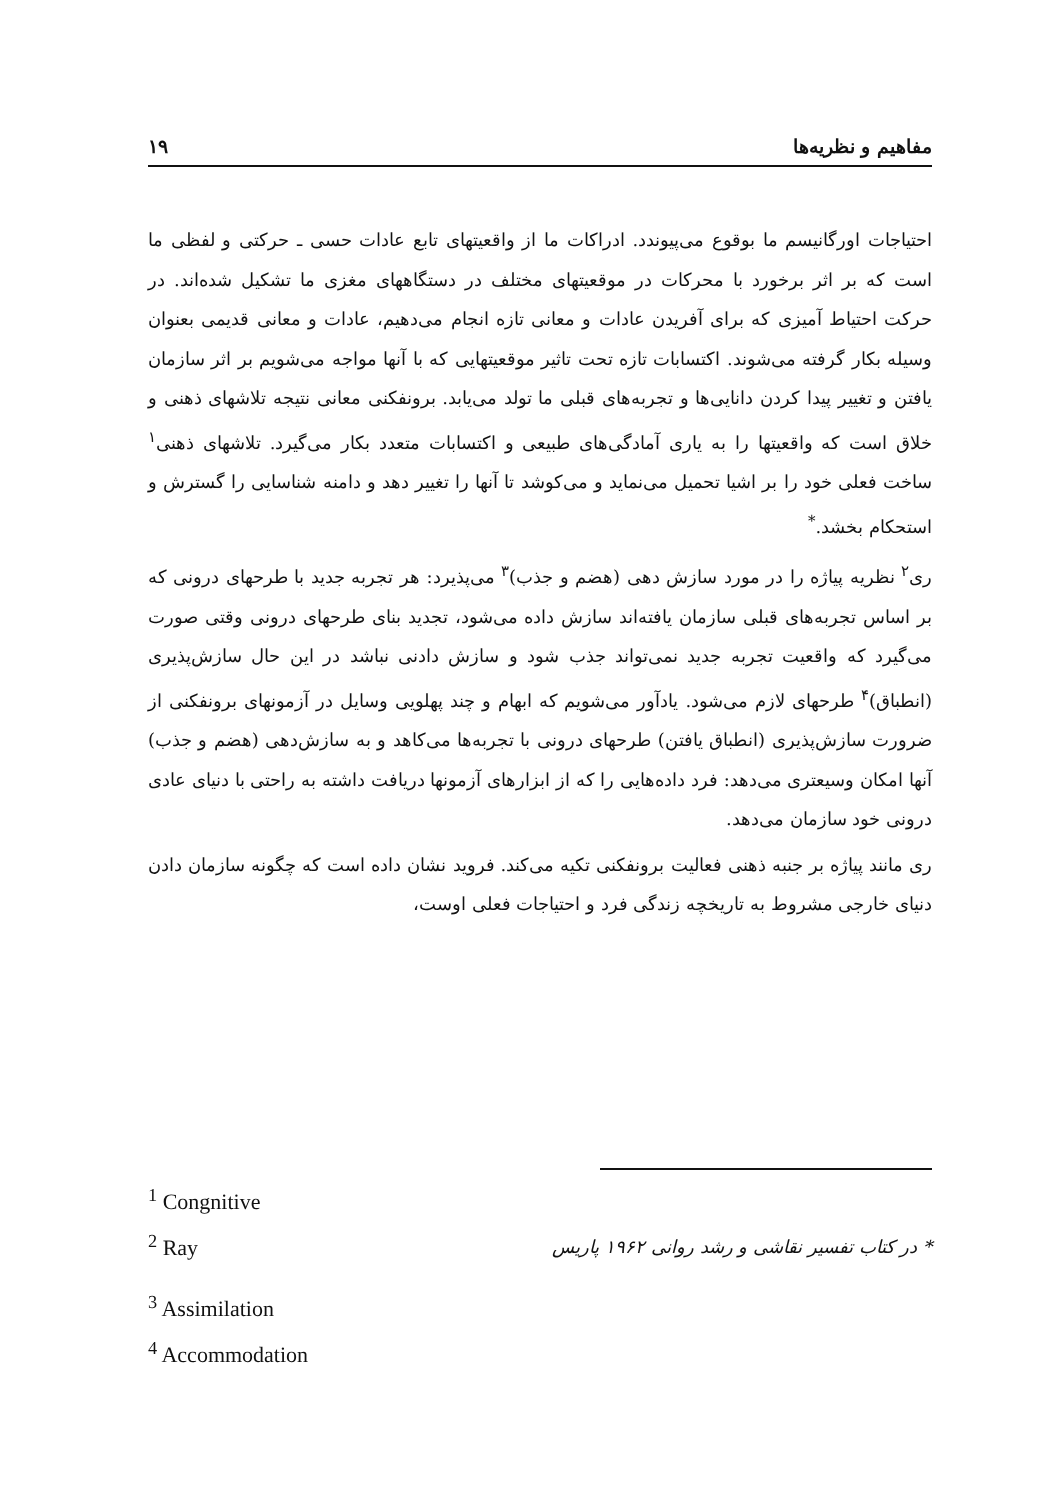مفاهیم و نظریه‌ها ۱۹
احتیاجات اورگانیسم ما بوقوع می‌پیوندد. ادراکات ما از واقعیتهای تابع عادات حسی ـ حرکتی و لفظی ما است که بر اثر برخورد با محرکات در موقعیتهای مختلف در دستگاههای مغزی ما تشکیل شده‌اند. در حرکت احتیاط آمیزی که برای آفریدن عادات و معانی تازه انجام می‌دهیم، عادات و معانی قدیمی بعنوان وسیله بکار گرفته می‌شوند. اکتسابات تازه تحت تاثیر موقعیتهایی که با آنها مواجه می‌شویم بر اثر سازمان یافتن و تغییر پیدا کردن دانایی‌ها و تجربه‌های قبلی ما تولد می‌یابد. برونفکنی معانی نتیجه تلاشهای ذهنی و خلاق است که واقعیتها را به یاری آمادگی‌های طبیعی و اکتسابات متعدد بکار می‌گیرد. تلاشهای ذهنی<sup>۱</sup> ساخت فعلی خود را بر اشیا تحمیل می‌نماید و می‌کوشد تا آنها را تغییر دهد و دامنه شناسایی را گسترش و استحکام بخشد.<sup>*</sup>
ری<sup>۲</sup> نظریه پیاژه را در مورد سازش دهی (هضم و جذب)<sup>۳</sup> می‌پذیرد: هر تجربه جدید با طرحهای درونی که بر اساس تجربه‌های قبلی سازمان یافته‌اند سازش داده می‌شود، تجدید بنای طرحهای درونی وقتی صورت می‌گیرد که واقعیت تجربه جدید نمی‌تواند جذب شود و سازش دادنی نباشد در این حال سازش‌پذیری (انطباق)<sup>۴</sup> طرحهای لازم می‌شود. یادآور می‌شویم که ابهام و چند پهلویی وسایل در آزمونهای برونفکنی از ضرورت سازش‌پذیری (انطباق یافتن) طرحهای درونی با تجربه‌ها می‌کاهد و به سازش‌دهی (هضم و جذب) آنها امکان وسیعتری می‌دهد: فرد داده‌هایی را که از ابزارهای آزمونها دریافت داشته به راحتی با دنیای عادی درونی خود سازمان می‌دهد.
ری مانند پیاژه بر جنبه ذهنی فعالیت برونفکنی تکیه می‌کند. فروید نشان داده است که چگونه سازمان دادن دنیای خارجی مشروط به تاریخچه زندگی فرد و احتیاجات فعلی اوست،
<sup>1</sup> Congnitive
<sup>2</sup> Ray
<sup>3</sup> Assimilation
<sup>4</sup> Accommodation
* در کتاب تفسیر نقاشی و رشد روانی ۱۹۶۲ پاریس